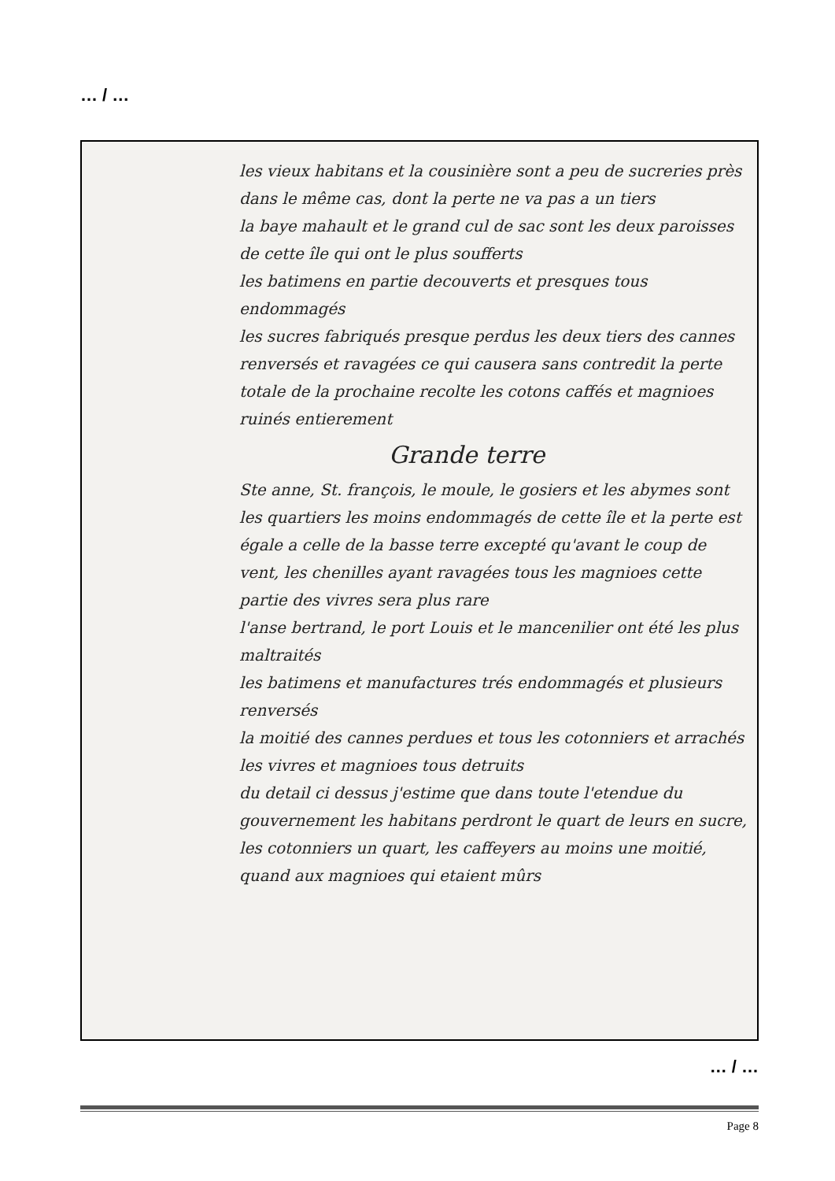… / …
les vieux habitans et la cousinière sont a peu de sucreries près dans le même cas, dont la perte ne va pas a un tiers
la baye mahault et le grand cul de sac sont les deux paroisses de cette île qui ont le plus soufferts
les batimens en partie decouverts et presques tous endommagés
les sucres fabriqués presque perdus les deux tiers des cannes renversés et ravagées ce qui causera sans contredit la perte totale de la prochaine recolte les cotons caffés et magnioes ruinés entierement
Grande terre
Ste anne, St. françois, le moule, le gosiers et les abymes sont les quartiers les moins endommagés de cette île et la perte est égale a celle de la basse terre excepté qu'avant le coup de vent, les chenilles ayant ravagées tous les magnioes cette partie des vivres sera plus rare
l'anse bertrand, le port Louis et le mancenilier ont été les plus maltraités
les batimens et manufactures trés endommagés et plusieurs renversés
la moitié des cannes perdues et tous les cotonniers et arrachés
les vivres et magnioes tous detruits
du detail ci dessus j'estime que dans toute l'etendue du gouvernement les habitans perdront le quart de leurs en sucre, les cotonniers un quart, les caffeyers au moins une moitié, quand aux magnioes qui etaient mûrs
… / …
Page 8